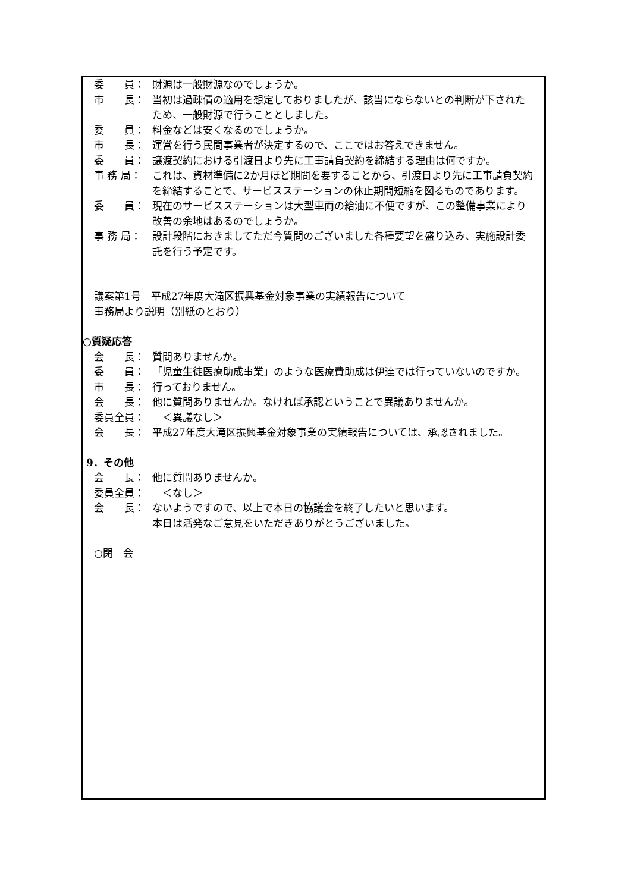委　　員：
財源は一般財源なのでしょうか。
市　　長：
当初は過疎債の適用を想定しておりましたが、該当にならないとの判断が下されたため、一般財源で行うこととしました。
委　　員：
料金などは安くなるのでしょうか。
市　　長：
運営を行う民間事業者が決定するので、ここではお答えできません。
委　　員：
譲渡契約における引渡日より先に工事請負契約を締結する理由は何ですか。
事 務 局：
これは、資材準備に2か月ほど期間を要することから、引渡日より先に工事請負契約を締結することで、サービスステーションの休止期間短縮を図るものであります。
委　　員：
現在のサービスステーションは大型車両の給油に不便ですが、この整備事業により改善の余地はあるのでしょうか。
事 務 局：
設計段階におきましてただ今質問のございました各種要望を盛り込み、実施設計委託を行う予定です。
議案第1号　平成27年度大滝区振興基金対象事業の実績報告について
事務局より説明（別紙のとおり）
○質疑応答
会　　長：
質問ありませんか。
委　　員：
「児童生徒医療助成事業」のような医療費助成は伊達では行っていないのですか。
市　　長：
行っておりません。
会　　長：
他に質問ありませんか。なければ承認ということで異議ありませんか。
委員全員：
　＜異議なし＞
会　　長：
平成27年度大滝区振興基金対象事業の実績報告については、承認されました。
9．その他
会　　長：
他に質問ありませんか。
委員全員：
　＜なし＞
会　　長：
ないようですので、以上で本日の協議会を終了したいと思います。
本日は活発なご意見をいただきありがとうございました。
○閉　会